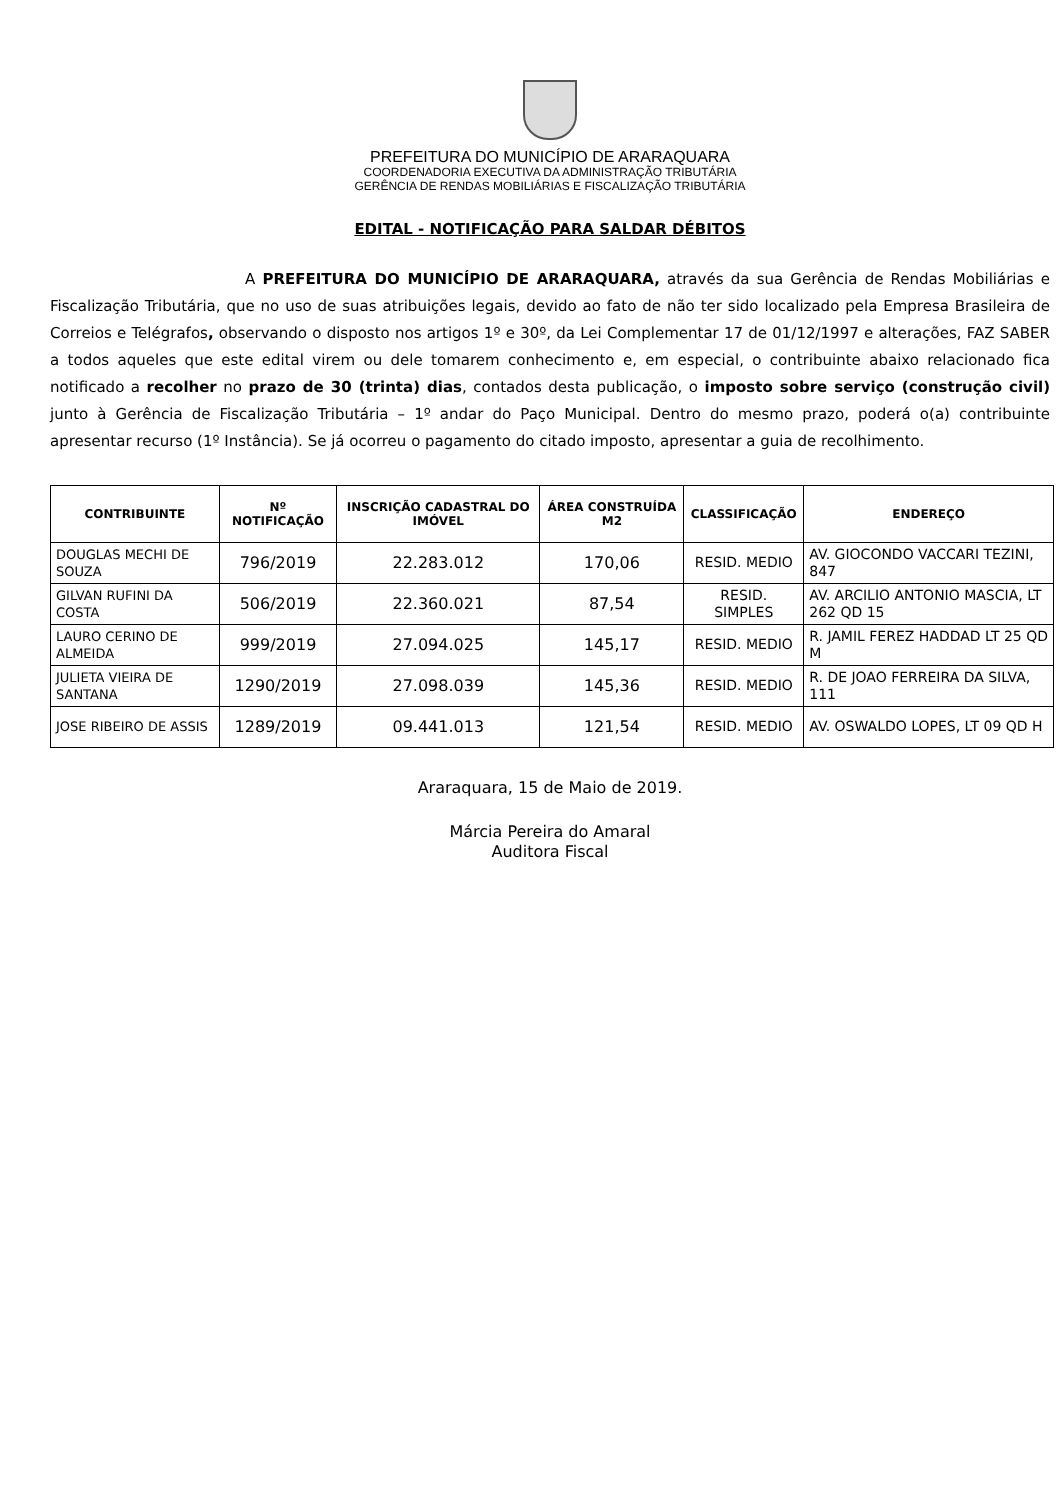PREFEITURA DO MUNICÍPIO DE ARARAQUARA
COORDENADORIA EXECUTIVA DA ADMINISTRAÇÃO TRIBUTÁRIA
GERÊNCIA DE RENDAS MOBILIÁRIAS E FISCALIZAÇÃO TRIBUTÁRIA
EDITAL - NOTIFICAÇÃO PARA SALDAR DÉBITOS
A PREFEITURA DO MUNICÍPIO DE ARARAQUARA, através da sua Gerência de Rendas Mobiliárias e Fiscalização Tributária, que no uso de suas atribuições legais, devido ao fato de não ter sido localizado pela Empresa Brasileira de Correios e Telégrafos, observando o disposto nos artigos 1º e 30º, da Lei Complementar 17 de 01/12/1997 e alterações, FAZ SABER a todos aqueles que este edital virem ou dele tomarem conhecimento e, em especial, o contribuinte abaixo relacionado fica notificado a recolher no prazo de 30 (trinta) dias, contados desta publicação, o imposto sobre serviço (construção civil) junto à Gerência de Fiscalização Tributária – 1º andar do Paço Municipal. Dentro do mesmo prazo, poderá o(a) contribuinte apresentar recurso (1º Instância). Se já ocorreu o pagamento do citado imposto, apresentar a guia de recolhimento.
| CONTRIBUINTE | Nº NOTIFICAÇÃO | INSCRIÇÃO CADASTRAL DO IMÓVEL | ÁREA CONSTRUÍDA M2 | CLASSIFICAÇÃO | ENDEREÇO |
| --- | --- | --- | --- | --- | --- |
| DOUGLAS MECHI DE SOUZA | 796/2019 | 22.283.012 | 170,06 | RESID. MEDIO | AV. GIOCONDO VACCARI TEZINI, 847 |
| GILVAN RUFINI DA COSTA | 506/2019 | 22.360.021 | 87,54 | RESID. SIMPLES | AV. ARCILIO ANTONIO MASCIA, LT 262 QD 15 |
| LAURO CERINO DE ALMEIDA | 999/2019 | 27.094.025 | 145,17 | RESID. MEDIO | R. JAMIL FEREZ HADDAD LT 25 QD M |
| JULIETA VIEIRA DE SANTANA | 1290/2019 | 27.098.039 | 145,36 | RESID. MEDIO | R. DE JOAO FERREIRA DA SILVA, 111 |
| JOSE RIBEIRO DE ASSIS | 1289/2019 | 09.441.013 | 121,54 | RESID. MEDIO | AV. OSWALDO LOPES, LT 09 QD H |
Araraquara, 15 de Maio de 2019.
Márcia Pereira do Amaral
Auditora Fiscal